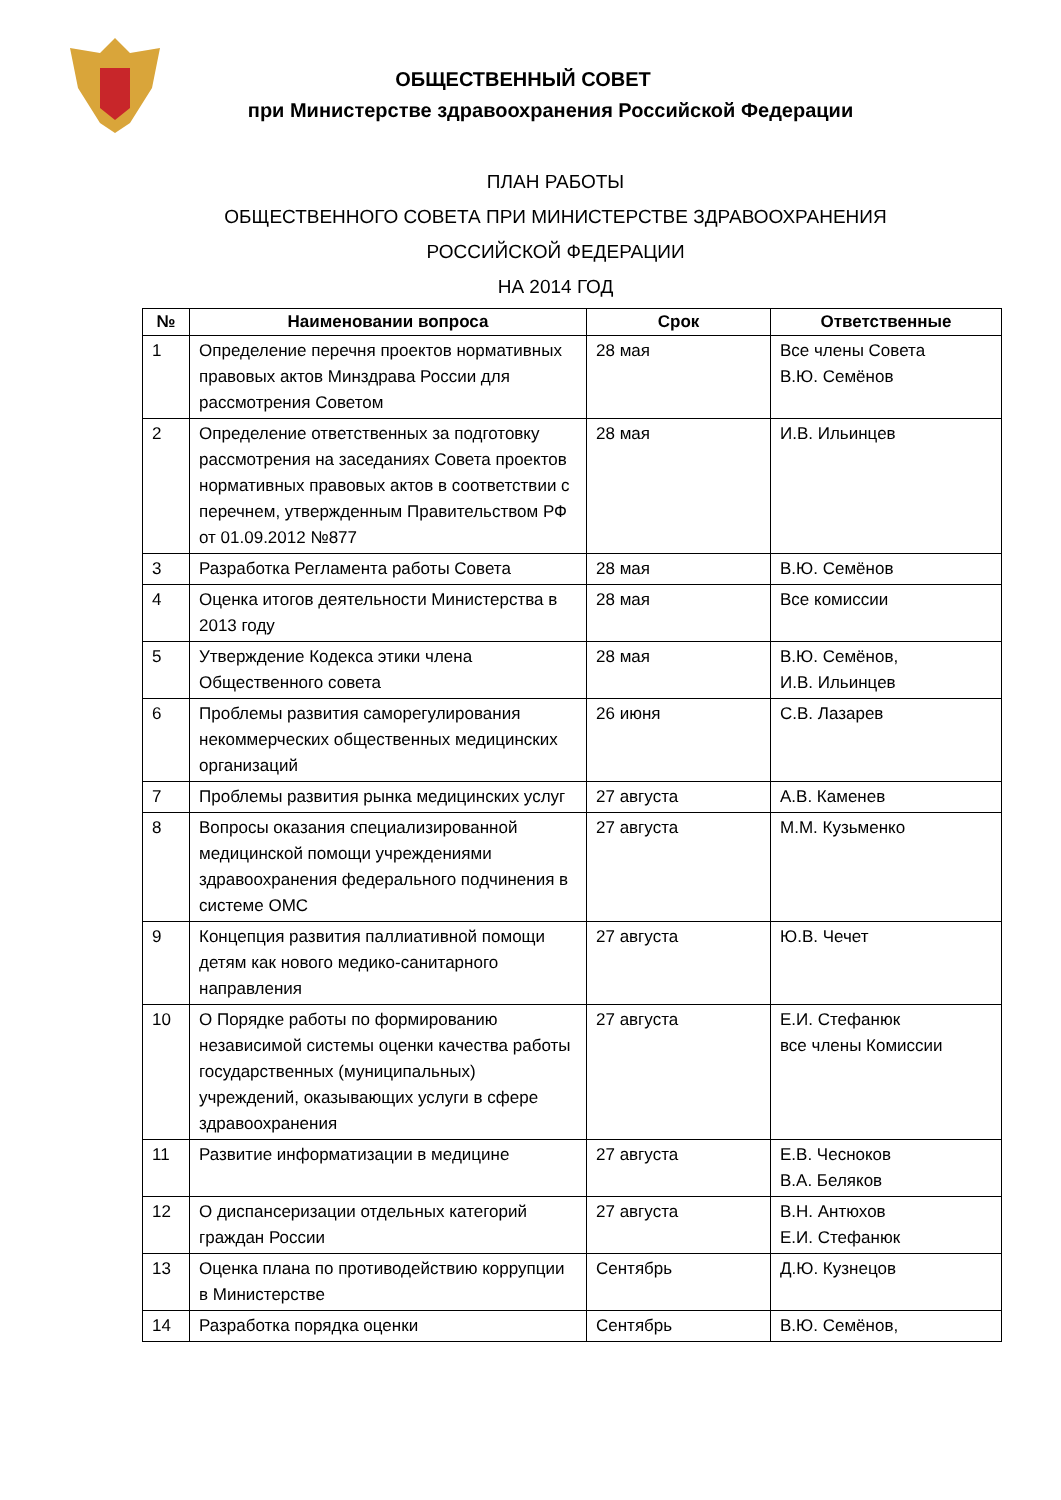ОБЩЕСТВЕННЫЙ СОВЕТ
при Министерстве здравоохранения Российской Федерации
ПЛАН РАБОТЫ
ОБЩЕСТВЕННОГО СОВЕТА ПРИ МИНИСТЕРСТВЕ ЗДРАВООХРАНЕНИЯ
РОССИЙСКОЙ ФЕДЕРАЦИИ
НА 2014 ГОД
| № | Наименовании вопроса | Срок | Ответственные |
| --- | --- | --- | --- |
| 1 | Определение перечня проектов нормативных правовых актов Минздрава России для рассмотрения Советом | 28 мая | Все члены Совета В.Ю. Семёнов |
| 2 | Определение ответственных за подготовку рассмотрения на заседаниях Совета проектов нормативных правовых актов в соответствии с перечнем, утвержденным Правительством РФ от 01.09.2012 №877 | 28 мая | И.В. Ильинцев |
| 3 | Разработка Регламента работы Совета | 28 мая | В.Ю. Семёнов |
| 4 | Оценка итогов деятельности Министерства в 2013 году | 28 мая | Все комиссии |
| 5 | Утверждение Кодекса этики члена Общественного совета | 28 мая | В.Ю. Семёнов, И.В. Ильинцев |
| 6 | Проблемы развития саморегулирования некоммерческих общественных медицинских организаций | 26 июня | С.В. Лазарев |
| 7 | Проблемы развития рынка медицинских услуг | 27 августа | А.В. Каменев |
| 8 | Вопросы оказания специализированной медицинской помощи учреждениями здравоохранения федерального подчинения в системе ОМС | 27 августа | М.М. Кузьменко |
| 9 | Концепция развития паллиативной помощи детям как нового медико-санитарного направления | 27 августа | Ю.В. Чечет |
| 10 | О Порядке работы по формированию независимой системы оценки качества работы государственных (муниципальных) учреждений, оказывающих услуги в сфере здравоохранения | 27 августа | Е.И. Стефанюк все члены Комиссии |
| 11 | Развитие информатизации в медицине | 27 августа | Е.В. Чесноков В.А. Беляков |
| 12 | О диспансеризации отдельных категорий граждан России | 27 августа | В.Н. Антюхов Е.И. Стефанюк |
| 13 | Оценка плана по противодействию коррупции в Министерстве | Сентябрь | Д.Ю. Кузнецов |
| 14 | Разработка порядка оценки | Сентябрь | В.Ю. Семёнов, |